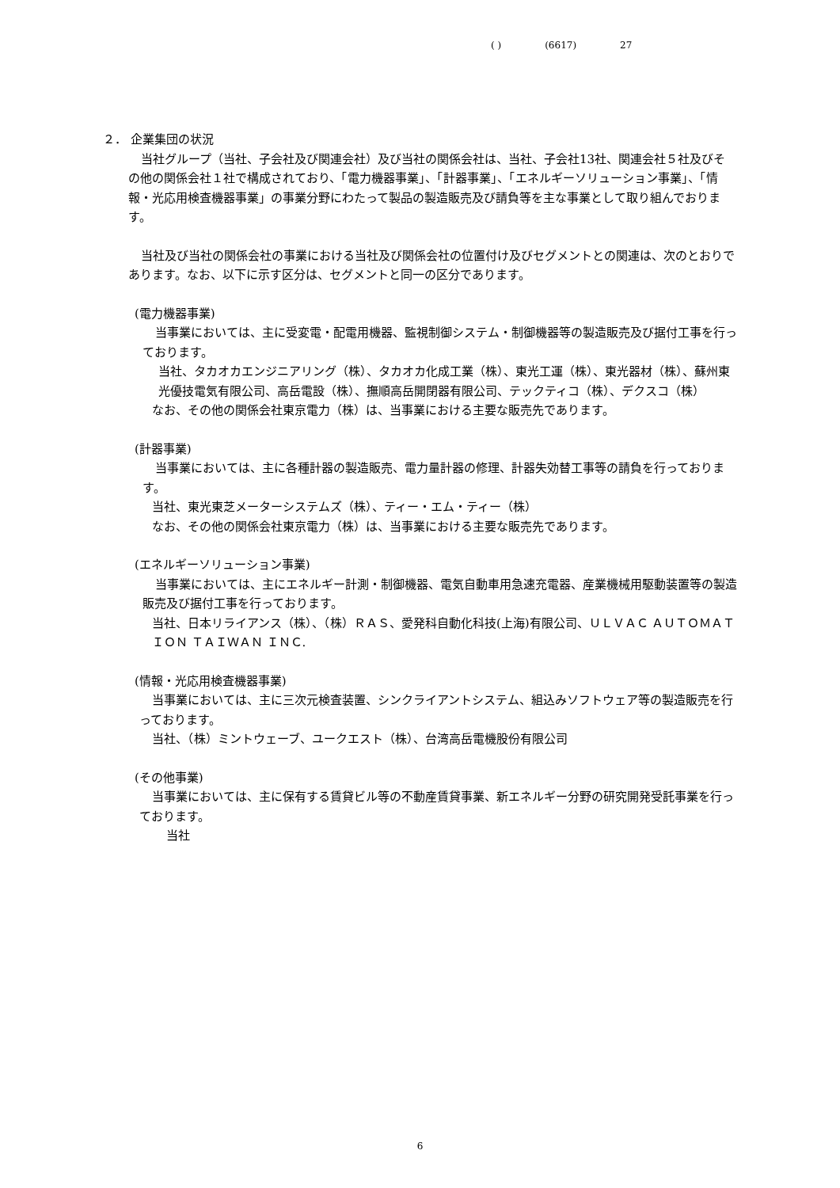( ) (6617) 27
２． 企業集団の状況
当社グループ（当社、子会社及び関連会社）及び当社の関係会社は、当社、子会社13社、関連会社５社及びその他の関係会社１社で構成されており、「電力機器事業」、「計器事業」、「エネルギーソリューション事業」、「情報・光応用検査機器事業」の事業分野にわたって製品の製造販売及び請負等を主な事業として取り組んでおります。
当社及び当社の関係会社の事業における当社及び関係会社の位置付け及びセグメントとの関連は、次のとおりであります。なお、以下に示す区分は、セグメントと同一の区分であります。
(電力機器事業)
当事業においては、主に受変電・配電用機器、監視制御システム・制御機器等の製造販売及び据付工事を行っております。
当社、タカオカエンジニアリング（株）、タカオカ化成工業（株）、東光工運（株）、東光器材（株）、蘇州東光優技電気有限公司、高岳電設（株）、撫順高岳開閉器有限公司、テックティコ（株）、デクスコ（株）
なお、その他の関係会社東京電力（株）は、当事業における主要な販売先であります。
(計器事業)
当事業においては、主に各種計器の製造販売、電力量計器の修理、計器失効替工事等の請負を行っております。
当社、東光東芝メーターシステムズ（株）、ティー・エム・ティー（株）
なお、その他の関係会社東京電力（株）は、当事業における主要な販売先であります。
(エネルギーソリューション事業)
当事業においては、主にエネルギー計測・制御機器、電気自動車用急速充電器、産業機械用駆動装置等の製造販売及び据付工事を行っております。
当社、日本リライアンス（株）、（株）ＲＡＳ、愛発科自動化科技(上海)有限公司、ＵＬＶＡＣ ＡＵＴＯＭＡＴＩＯＮ ＴＡＩＷＡＮ ＩＮＣ.
(情報・光応用検査機器事業)
当事業においては、主に三次元検査装置、シンクライアントシステム、組込みソフトウェア等の製造販売を行っております。
当社、（株）ミントウェーブ、ユークエスト（株）、台湾高岳電機股份有限公司
(その他事業)
当事業においては、主に保有する賃貸ビル等の不動産賃貸事業、新エネルギー分野の研究開発受託事業を行っております。
当社
6